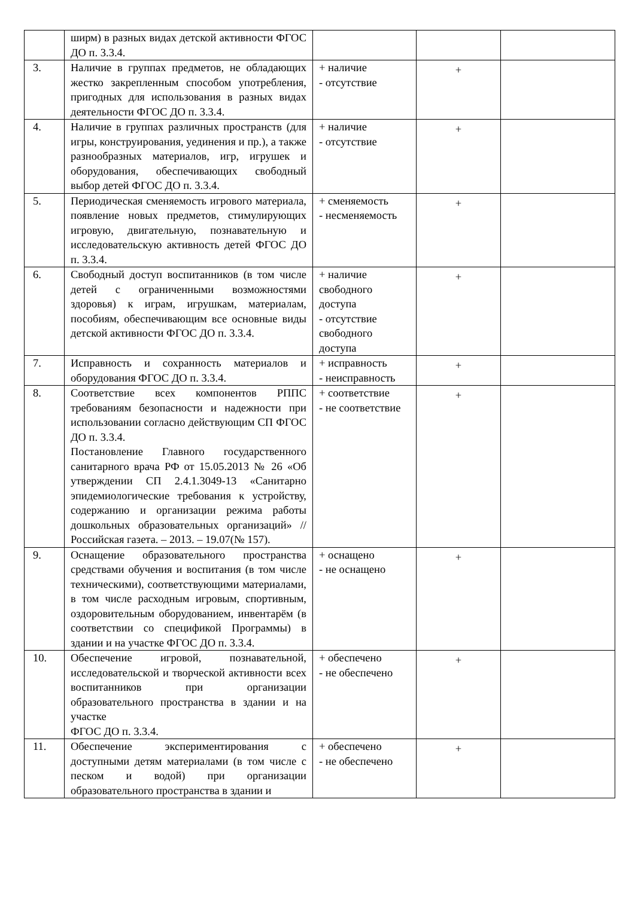| | ширм) в разных видах детской активности ФГОС ДО п. 3.3.4. | | | |
| 3. | Наличие в группах предметов, не обладающих жестко закрепленным способом употребления, пригодных для использования в разных видах деятельности ФГОС ДО п. 3.3.4. | + наличие - отсутствие | + | |
| 4. | Наличие в группах различных пространств (для игры, конструирования, уединения и пр.), а также разнообразных материалов, игр, игрушек и оборудования, обеспечивающих свободный выбор детей ФГОС ДО п. 3.3.4. | + наличие - отсутствие | + | |
| 5. | Периодическая сменяемость игрового материала, появление новых предметов, стимулирующих игровую, двигательную, познавательную и исследовательскую активность детей ФГОС ДО п. 3.3.4. | + сменяемость - несменяемость | + | |
| 6. | Свободный доступ воспитанников (в том числе детей с ограниченными возможностями здоровья) к играм, игрушкам, материалам, пособиям, обеспечивающим все основные виды детской активности ФГОС ДО п. 3.3.4. | + наличие свободного доступа - отсутствие свободного доступа | + | |
| 7. | Исправность и сохранность материалов и оборудования ФГОС ДО п. 3.3.4. | + исправность - неисправность | + | |
| 8. | Соответствие всех компонентов РППС требованиям безопасности и надежности при использовании согласно действующим СП ФГОС ДО п. 3.3.4. Постановление Главного государственного санитарного врача РФ от 15.05.2013 № 26 «Об утверждении СП 2.4.1.3049-13 «Санитарно эпидемиологические требования к устройству, содержанию и организации режима работы дошкольных образовательных организаций» // Российская газета. – 2013. – 19.07(№ 157). | + соответствие - не соответствие | + | |
| 9. | Оснащение образовательного пространства средствами обучения и воспитания (в том числе техническими), соответствующими материалами, в том числе расходным игровым, спортивным, оздоровительным оборудованием, инвентарём (в соответствии со спецификой Программы) в здании и на участке ФГОС ДО п. 3.3.4. | + оснащено - не оснащено | + | |
| 10. | Обеспечение игровой, познавательной, исследовательской и творческой активности всех воспитанников при организации образовательного пространства в здании и на участке ФГОС ДО п. 3.3.4. | + обеспечено - не обеспечено | + | |
| 11. | Обеспечение экспериментирования с доступными детям материалами (в том числе с песком и водой) при организации образовательного пространства в здании и | + обеспечено - не обеспечено | + | |